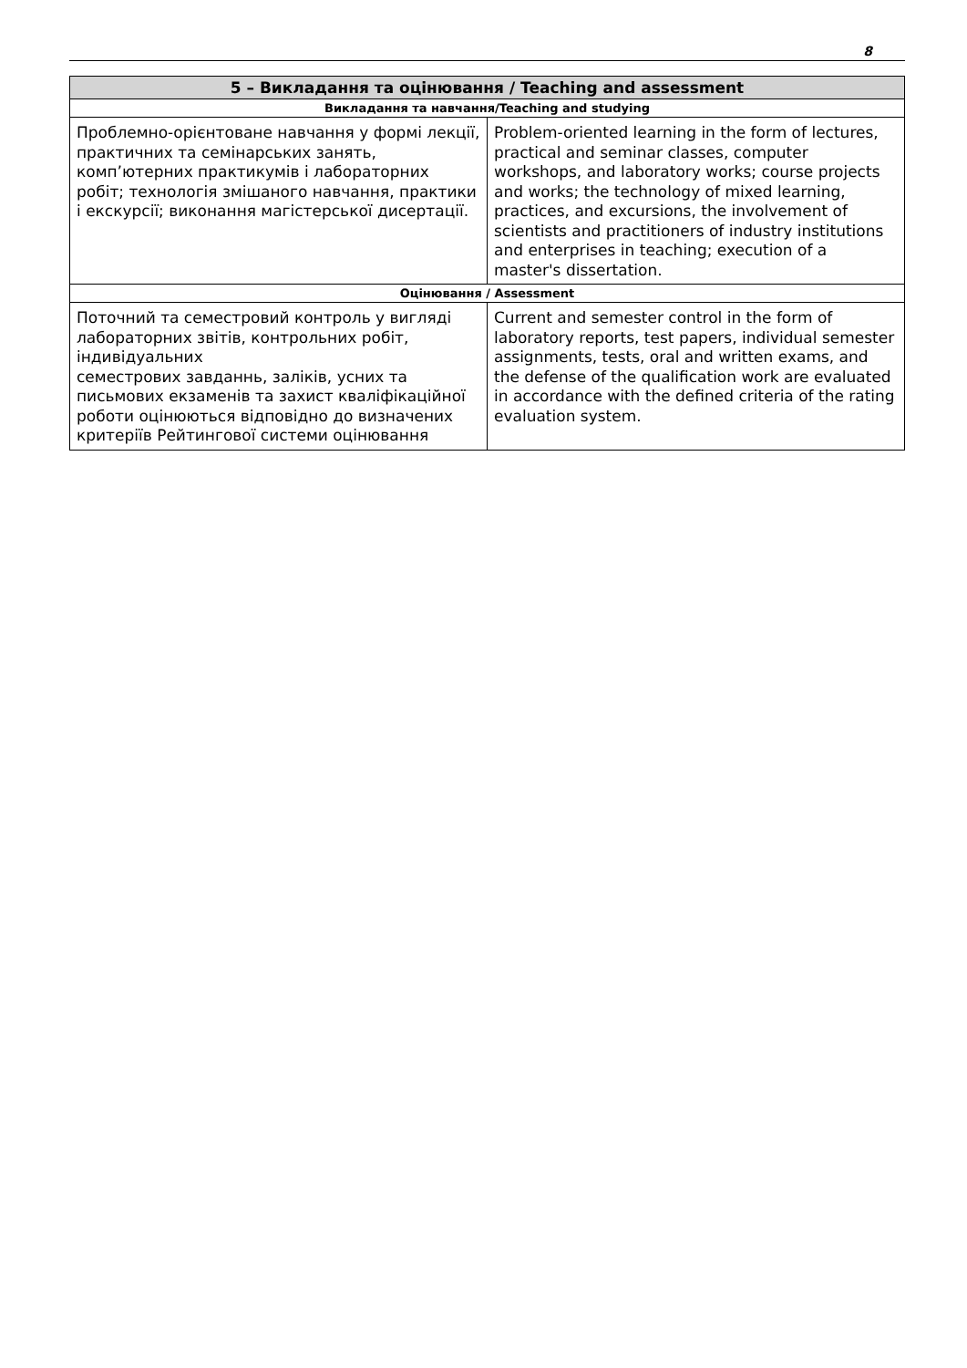8
| 5 – Викладання та оцінювання / Teaching and assessment | |
| --- | --- |
| Викладання та навчання/Teaching and studying | |
| Проблемно-орієнтоване навчання у формі лекції, практичних та семінарських занять, комп’ютерних практикумів і лабораторних робіт; технологія змішаного навчання, практики і екскурсії; виконання магістерської дисертації. | Problem-oriented learning in the form of lectures, practical and seminar classes, computer workshops, and laboratory works; course projects and works; the technology of mixed learning, practices, and excursions, the involvement of scientists and practitioners of industry institutions and enterprises in teaching; execution of a master's dissertation. |
| Оцінювання / Assessment | |
| Поточний та семестровий контроль у вигляді лабораторних звітів, контрольних робіт, індивідуальних семестрових завданнь, заліків, усних та письмових екзаменів та захист кваліфікаційної роботи оцінюються відповідно до визначених критеріїв Рейтингової системи оцінювання | Current and semester control in the form of laboratory reports, test papers, individual semester assignments, tests, oral and written exams, and the defense of the qualification work are evaluated in accordance with the defined criteria of the rating evaluation system. |